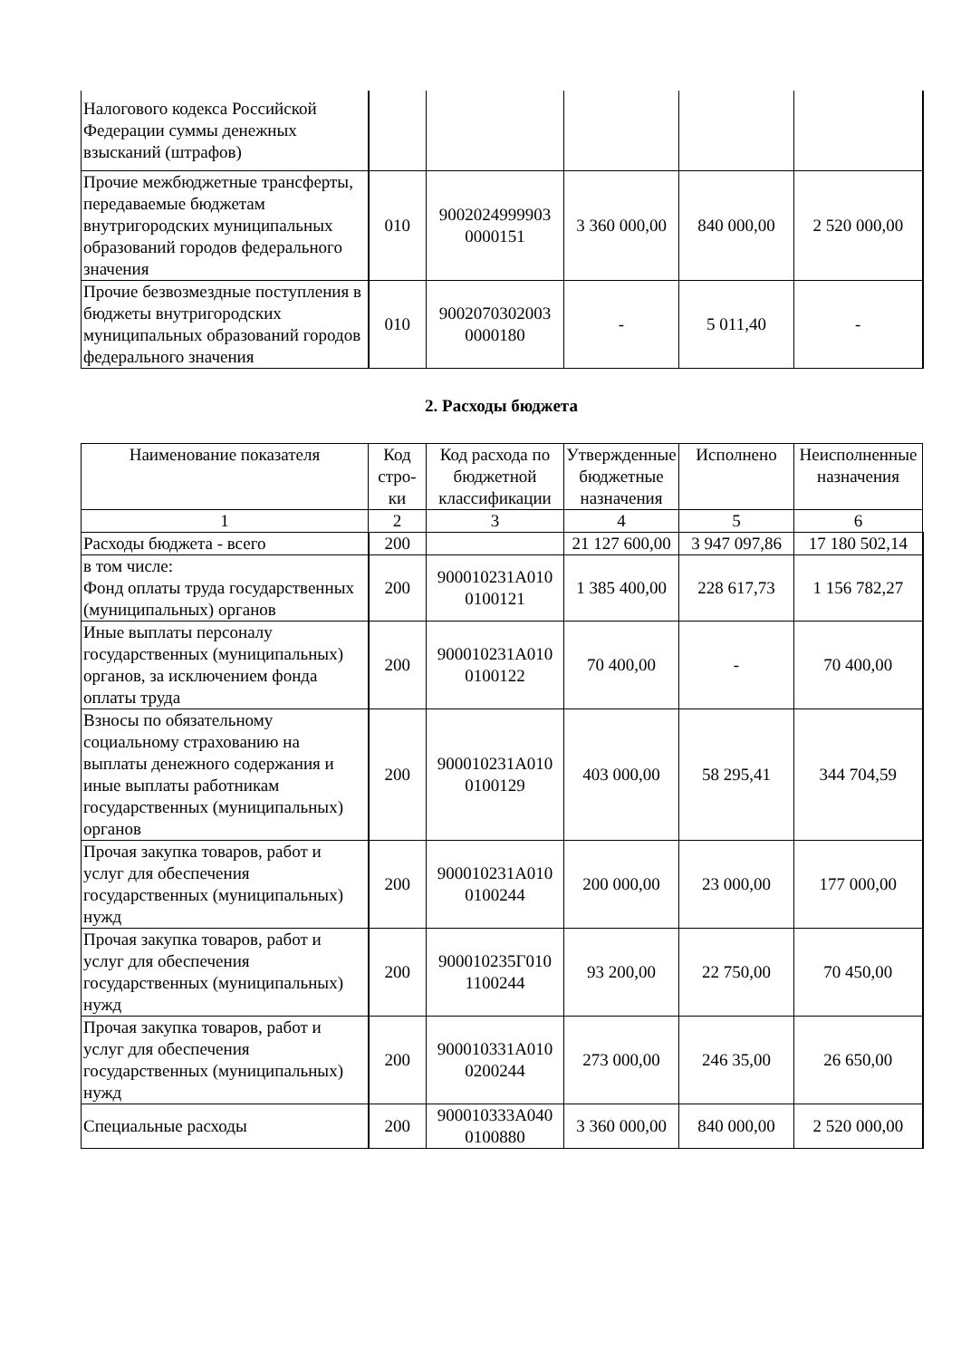| Налогового кодекса Российской Федерации суммы денежных взысканий (штрафов) | | | | | |
| Прочие межбюджетные трансферты, передаваемые бюджетам внутригородских муниципальных образований городов федерального значения | 010 | 9002024999903 0000151 | 3 360 000,00 | 840 000,00 | 2 520 000,00 |
| Прочие безвозмездные поступления в бюджеты внутригородских муниципальных образований городов федерального значения | 010 | 9002070302003 0000180 | - | 5 011,40 | - |
2. Расходы бюджета
| Наименование показателя | Код стро-ки | Код расхода по бюджетной классификации | Утвержденные бюджетные назначения | Исполнено | Неисполненные назначения |
| --- | --- | --- | --- | --- | --- |
| 1 | 2 | 3 | 4 | 5 | 6 |
| Расходы бюджета - всего | 200 | | 21 127 600,00 | 3 947 097,86 | 17 180 502,14 |
| в том числе: Фонд оплаты труда государственных (муниципальных) органов | 200 | 900010231А010 0100121 | 1 385 400,00 | 228 617,73 | 1 156 782,27 |
| Иные выплаты персоналу государственных (муниципальных) органов, за исключением фонда оплаты труда | 200 | 900010231А010 0100122 | 70 400,00 | - | 70 400,00 |
| Взносы по обязательному социальному страхованию на выплаты денежного содержания и иные выплаты работникам государственных (муниципальных) органов | 200 | 900010231А010 0100129 | 403 000,00 | 58 295,41 | 344 704,59 |
| Прочая закупка товаров, работ и услуг для обеспечения государственных (муниципальных) нужд | 200 | 900010231А010 0100244 | 200 000,00 | 23 000,00 | 177 000,00 |
| Прочая закупка товаров, работ и услуг для обеспечения государственных (муниципальных) нужд | 200 | 900010235Г010 1100244 | 93 200,00 | 22 750,00 | 70 450,00 |
| Прочая закупка товаров, работ и услуг для обеспечения государственных (муниципальных) нужд | 200 | 900010331А010 0200244 | 273 000,00 | 246 35,00 | 26 650,00 |
| Специальные расходы | 200 | 900010333А040 0100880 | 3 360 000,00 | 840 000,00 | 2 520 000,00 |